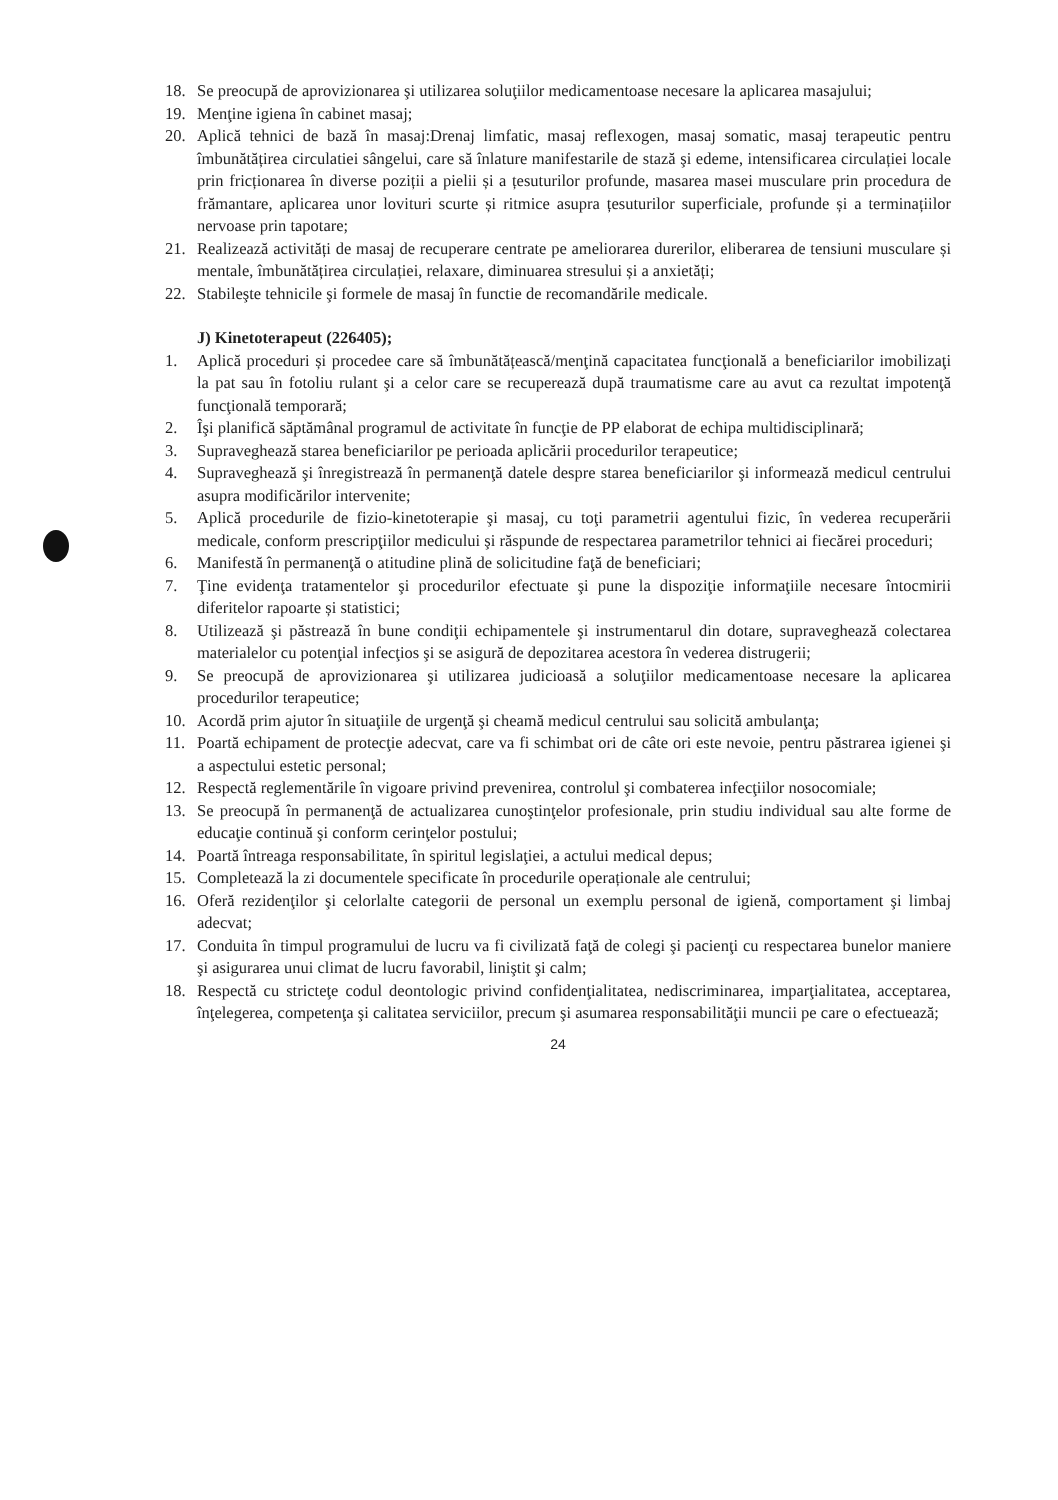18. Se preocupă de aprovizionarea şi utilizarea soluţiilor medicamentoase necesare la aplicarea masajului;
19. Menţine igiena în cabinet masaj;
20. Aplică tehnici de bază în masaj:Drenaj limfatic, masaj reflexogen, masaj somatic, masaj terapeutic pentru îmbunătățirea circulatiei sângelui, care să înlature manifestarile de stază şi edeme, intensificarea circulației locale prin fricționarea în diverse poziții a pielii și a țesuturilor profunde, masarea masei musculare prin procedura de frămantare, aplicarea unor lovituri scurte și ritmice asupra țesuturilor superficiale, profunde și a terminațiilor nervoase prin tapotare;
21. Realizează activități de masaj de recuperare centrate pe ameliorarea durerilor, eliberarea de tensiuni musculare și mentale, îmbunătățirea circulației, relaxare, diminuarea stresului și a anxietăți;
22. Stabileşte tehnicile şi formele de masaj în functie de recomandările medicale.
J) Kinetoterapeut (226405);
1. Aplică proceduri și procedee care să îmbunătățească/menţină capacitatea funcţională a beneficiarilor imobilizaţi la pat sau în fotoliu rulant şi a celor care se recuperează după traumatisme care au avut ca rezultat impotenţă funcţională temporară;
2. Îşi planifică săptămânal programul de activitate în funcţie de PP elaborat de echipa multidisciplinară;
3. Supraveghează starea beneficiarilor pe perioada aplicării procedurilor terapeutice;
4. Supraveghează şi înregistrează în permanenţă datele despre starea beneficiarilor şi informează medicul centrului asupra modificărilor intervenite;
5. Aplică procedurile de fizio-kinetoterapie şi masaj, cu toţi parametrii agentului fizic, în vederea recuperării medicale, conform prescripţiilor medicului şi răspunde de respectarea parametrilor tehnici ai fiecărei proceduri;
6. Manifestă în permanenţă o atitudine plină de solicitudine faţă de beneficiari;
7. Ţine evidenţa tratamentelor şi procedurilor efectuate şi pune la dispoziţie informaţiile necesare întocmirii diferitelor rapoarte și statistici;
8. Utilizează şi păstrează în bune condiţii echipamentele şi instrumentarul din dotare, supraveghează colectarea materialelor cu potenţial infecţios şi se asigură de depozitarea acestora în vederea distrugerii;
9. Se preocupă de aprovizionarea şi utilizarea judicioasă a soluţiilor medicamentoase necesare la aplicarea procedurilor terapeutice;
10. Acordă prim ajutor în situaţiile de urgenţă şi cheamă medicul centrului sau solicită ambulanţa;
11. Poartă echipament de protecţie adecvat, care va fi schimbat ori de câte ori este nevoie, pentru păstrarea igienei şi a aspectului estetic personal;
12. Respectă reglementările în vigoare privind prevenirea, controlul şi combaterea infecţiilor nosocomiale;
13. Se preocupă în permanenţă de actualizarea cunoştinţelor profesionale, prin studiu individual sau alte forme de educaţie continuă şi conform cerinţelor postului;
14. Poartă întreaga responsabilitate, în spiritul legislaţiei, a actului medical depus;
15. Completează la zi documentele specificate în procedurile operaționale ale centrului;
16. Oferă rezidenţilor şi celorlalte categorii de personal un exemplu personal de igienă, comportament şi limbaj adecvat;
17. Conduita în timpul programului de lucru va fi civilizată faţă de colegi şi pacienţi cu respectarea bunelor maniere şi asigurarea unui climat de lucru favorabil, liniştit şi calm;
18. Respectă cu stricteţe codul deontologic privind confidenţialitatea, nediscriminarea, imparţialitatea, acceptarea, înţelegerea, competenţa şi calitatea serviciilor, precum şi asumarea responsabilităţii muncii pe care o efectuează;
24